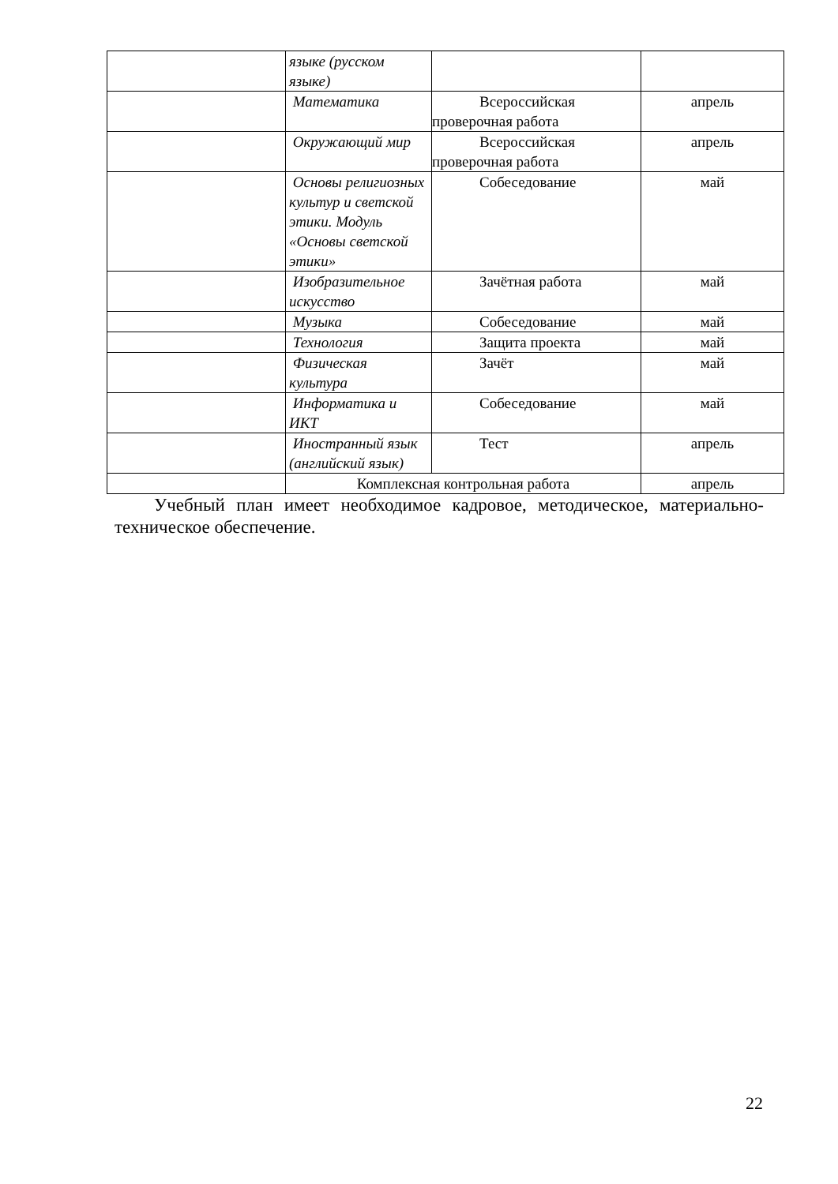| | языке (русском языке) | | |
| | Математика | Всероссийская проверочная работа | апрель |
| | Окружающий мир | Всероссийская проверочная работа | апрель |
| | Основы религиозных культур и светской этики. Модуль «Основы светской этики» | Собеседование | май |
| | Изобразительное искусство | Зачётная работа | май |
| | Музыка | Собеседование | май |
| | Технология | Защита проекта | май |
| | Физическая культура | Зачёт | май |
| | Информатика и ИКТ | Собеседование | май |
| | Иностранный язык (английский язык) | Тест | апрель |
| | Комплексная контрольная работа | | апрель |
Учебный план имеет необходимое кадровое, методическое, материально-техническое обеспечение.
22